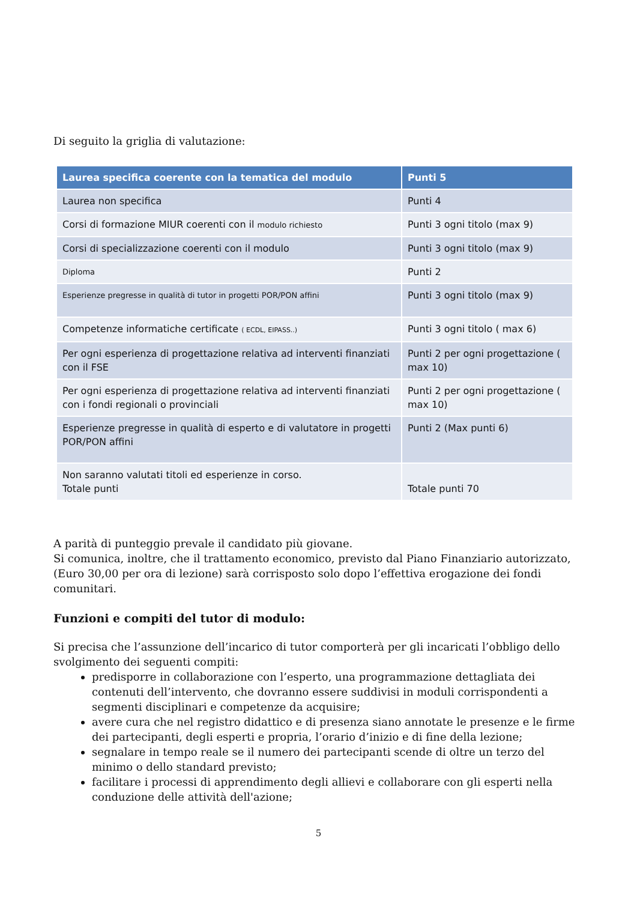Di seguito la griglia di valutazione:
| Laurea specifica coerente con la tematica del modulo | Punti 5 |
| --- | --- |
| Laurea non specifica | Punti 4 |
| Corsi di formazione MIUR coerenti con il modulo richiesto | Punti 3 ogni titolo (max 9) |
| Corsi di specializzazione coerenti con il modulo | Punti 3 ogni titolo (max 9) |
| Diploma | Punti 2 |
| Esperienze pregresse in qualità di tutor in progetti POR/PON affini | Punti 3 ogni titolo (max 9) |
| Competenze informatiche certificate ( ECDL, EIPASS..) | Punti 3 ogni titolo ( max 6) |
| Per ogni esperienza di progettazione relativa ad interventi finanziati con il FSE | Punti 2 per ogni progettazione ( max 10) |
| Per ogni esperienza di progettazione relativa ad interventi finanziati con i fondi regionali o provinciali | Punti 2 per ogni progettazione ( max 10) |
| Esperienze pregresse in qualità di esperto e di valutatore in progetti POR/PON affini | Punti 2 (Max punti 6) |
| Non saranno valutati titoli ed esperienze in corso. Totale punti | Totale punti 70 |
A parità di punteggio prevale il candidato più giovane.
Si comunica, inoltre, che il trattamento economico, previsto dal Piano Finanziario autorizzato, (Euro 30,00 per ora di lezione) sarà corrisposto solo dopo l’effettiva erogazione dei fondi comunitari.
Funzioni e compiti del tutor di modulo:
Si precisa che l’assunzione dell’incarico di tutor comporterà per gli incaricati l’obbligo dello svolgimento dei seguenti compiti:
predisporre in collaborazione con l’esperto, una programmazione dettagliata dei contenuti dell’intervento, che dovranno essere suddivisi in moduli corrispondenti a segmenti disciplinari e competenze da acquisire;
avere cura che nel registro didattico e di presenza siano annotate le presenze e le firme dei partecipanti, degli esperti e propria, l’orario d’inizio e di fine della lezione;
segnalare in tempo reale se il numero dei partecipanti scende di oltre un terzo del minimo o dello standard previsto;
facilitare i processi di apprendimento degli allievi e collaborare con gli esperti nella conduzione delle attività dell'azione;
5